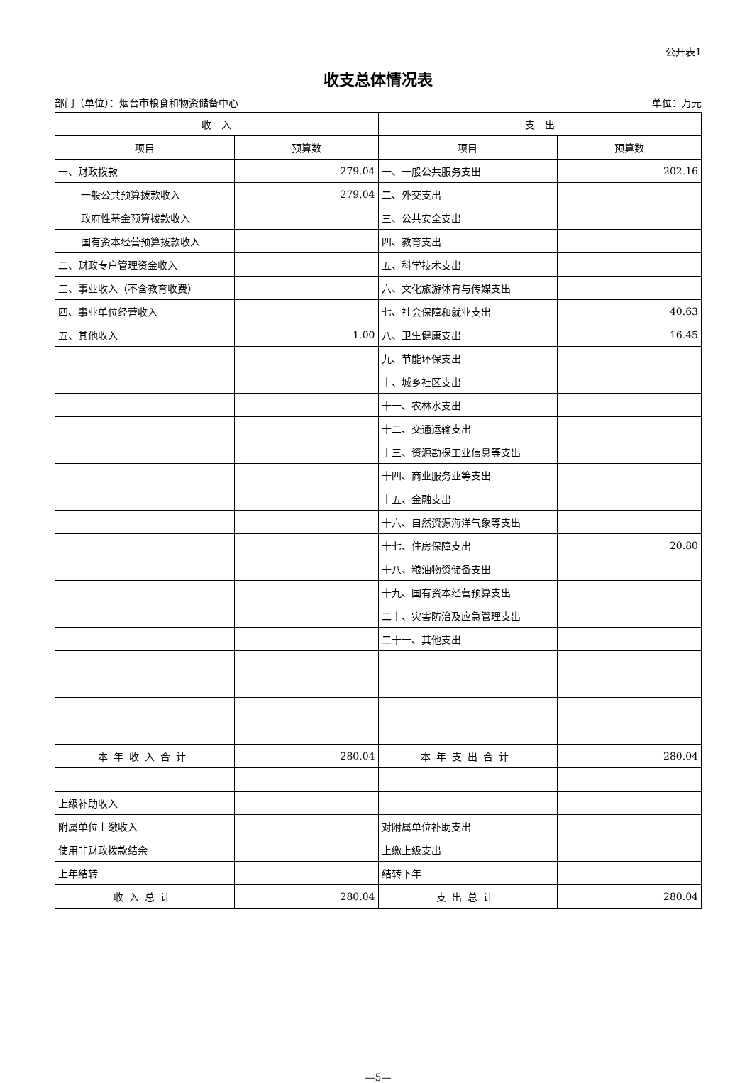公开表1
收支总体情况表
部门（单位）：烟台市粮食和物资储备中心 单位：万元
| 收 入 | | 支 出 | |
| --- | --- | --- | --- |
| 项目 | 预算数 | 项目 | 预算数 |
| 一、财政拨款 | 279.04 | 一、一般公共服务支出 | 202.16 |
| 一般公共预算拨款收入 | 279.04 | 二、外交支出 | |
| 政府性基金预算拨款收入 | | 三、公共安全支出 | |
| 国有资本经营预算拨款收入 | | 四、教育支出 | |
| 二、财政专户管理资金收入 | | 五、科学技术支出 | |
| 三、事业收入（不含教育收费） | | 六、文化旅游体育与传媒支出 | |
| 四、事业单位经营收入 | | 七、社会保障和就业支出 | 40.63 |
| 五、其他收入 | 1.00 | 八、卫生健康支出 | 16.45 |
| | | 九、节能环保支出 | |
| | | 十、城乡社区支出 | |
| | | 十一、农林水支出 | |
| | | 十二、交通运输支出 | |
| | | 十三、资源勘探工业信息等支出 | |
| | | 十四、商业服务业等支出 | |
| | | 十五、金融支出 | |
| | | 十六、自然资源海洋气象等支出 | |
| | | 十七、住房保障支出 | 20.80 |
| | | 十八、粮油物资储备支出 | |
| | | 十九、国有资本经营预算支出 | |
| | | 二十、灾害防治及应急管理支出 | |
| | | 二十一、其他支出 | |
| 本年收入合计 | 280.04 | 本年支出合计 | 280.04 |
| 上级补助收入 | | | |
| 附属单位上缴收入 | | 对附属单位补助支出 | |
| 使用非财政拨款结余 | | 上缴上级支出 | |
| 上年结转 | | 结转下年 | |
| 收入总计 | 280.04 | 支出总计 | 280.04 |
—5—